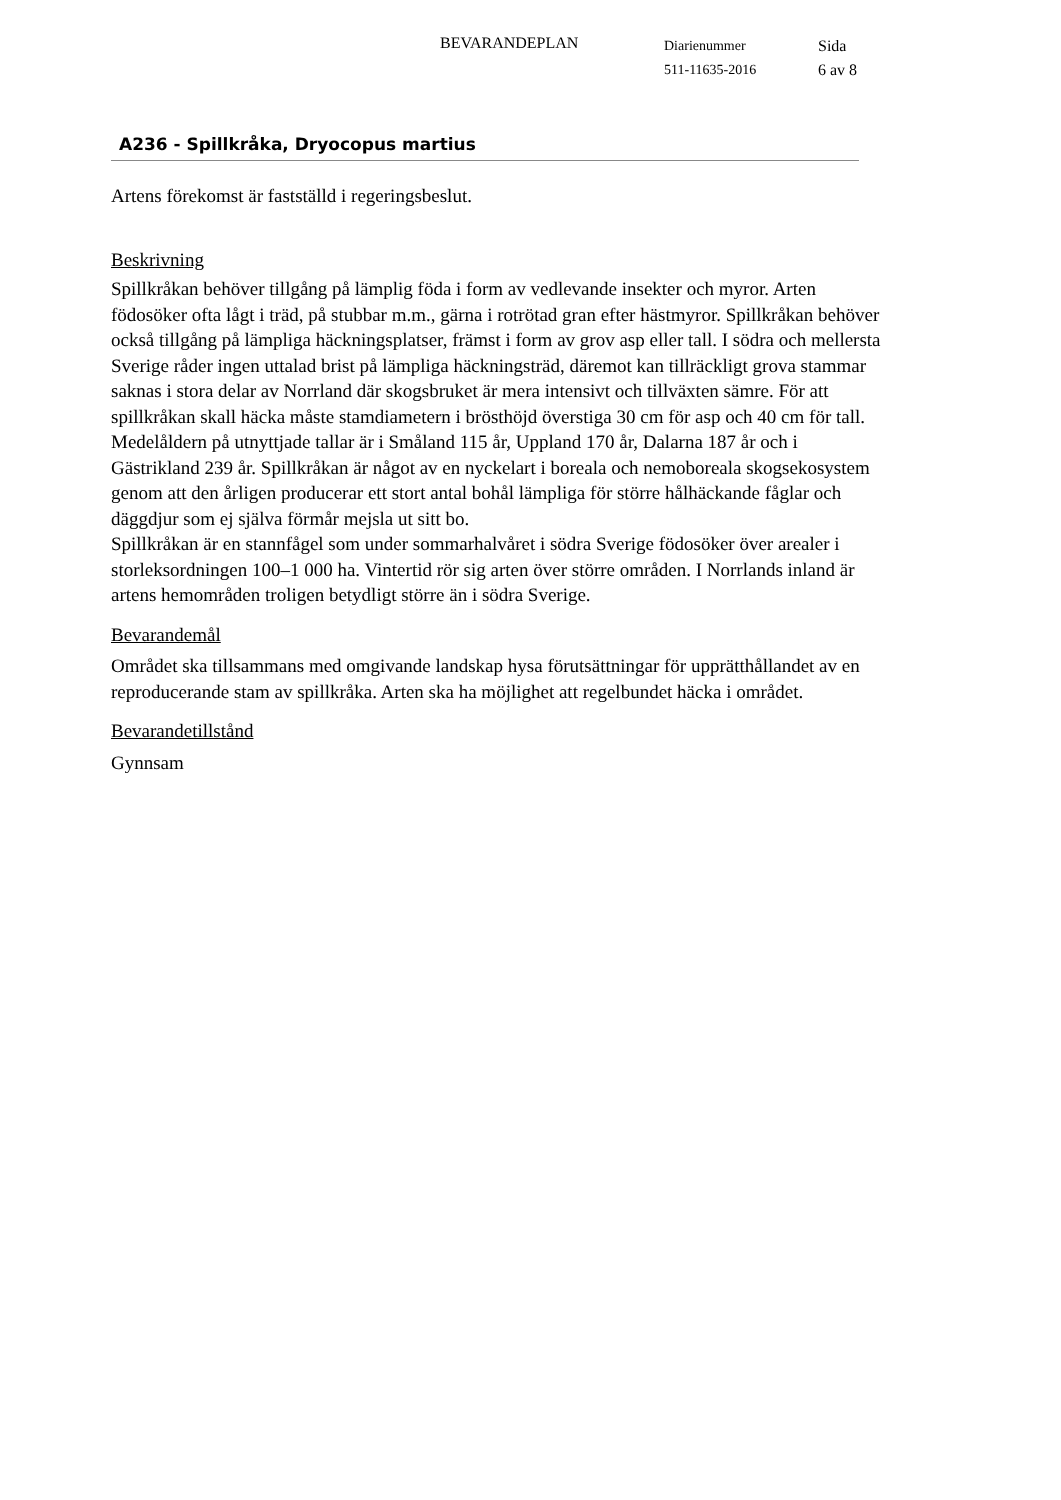BEVARANDEPLAN
Diarienummer
511-11635-2016
Sida
6 av 8
A236 - Spillkråka, Dryocopus martius
Artens förekomst är fastställd i regeringsbeslut.
Beskrivning
Spillkråkan behöver tillgång på lämplig föda i form av vedlevande insekter och myror. Arten födosöker ofta lågt i träd, på stubbar m.m., gärna i rotrötad gran efter hästmyror. Spillkråkan behöver också tillgång på lämpliga häckningsplatser, främst i form av grov asp eller tall. I södra och mellersta Sverige råder ingen uttalad brist på lämpliga häckningsträd, däremot kan tillräckligt grova stammar saknas i stora delar av Norrland där skogsbruket är mera intensivt och tillväxten sämre. För att spillkråkan skall häcka måste stamdiametern i brösthöjd överstiga 30 cm för asp och 40 cm för tall. Medelåldern på utnyttjade tallar är i Småland 115 år, Uppland 170 år, Dalarna 187 år och i Gästrikland 239 år. Spillkråkan är något av en nyckelart i boreala och nemoboreala skogsekosystem genom att den årligen producerar ett stort antal bohål lämpliga för större hålhäckande fåglar och däggdjur som ej själva förmår mejsla ut sitt bo.
Spillkråkan är en stannfågel som under sommarhalvåret i södra Sverige födosöker över arealer i storleksordningen 100–1 000 ha. Vintertid rör sig arten över större områden. I Norrlands inland är artens hemområden troligen betydligt större än i södra Sverige.
Bevarandemål
Området ska tillsammans med omgivande landskap hysa förutsättningar för upprätthållandet av en reproducerande stam av spillkråka. Arten ska ha möjlighet att regelbundet häcka i området.
Bevarandetillstånd
Gynnsam